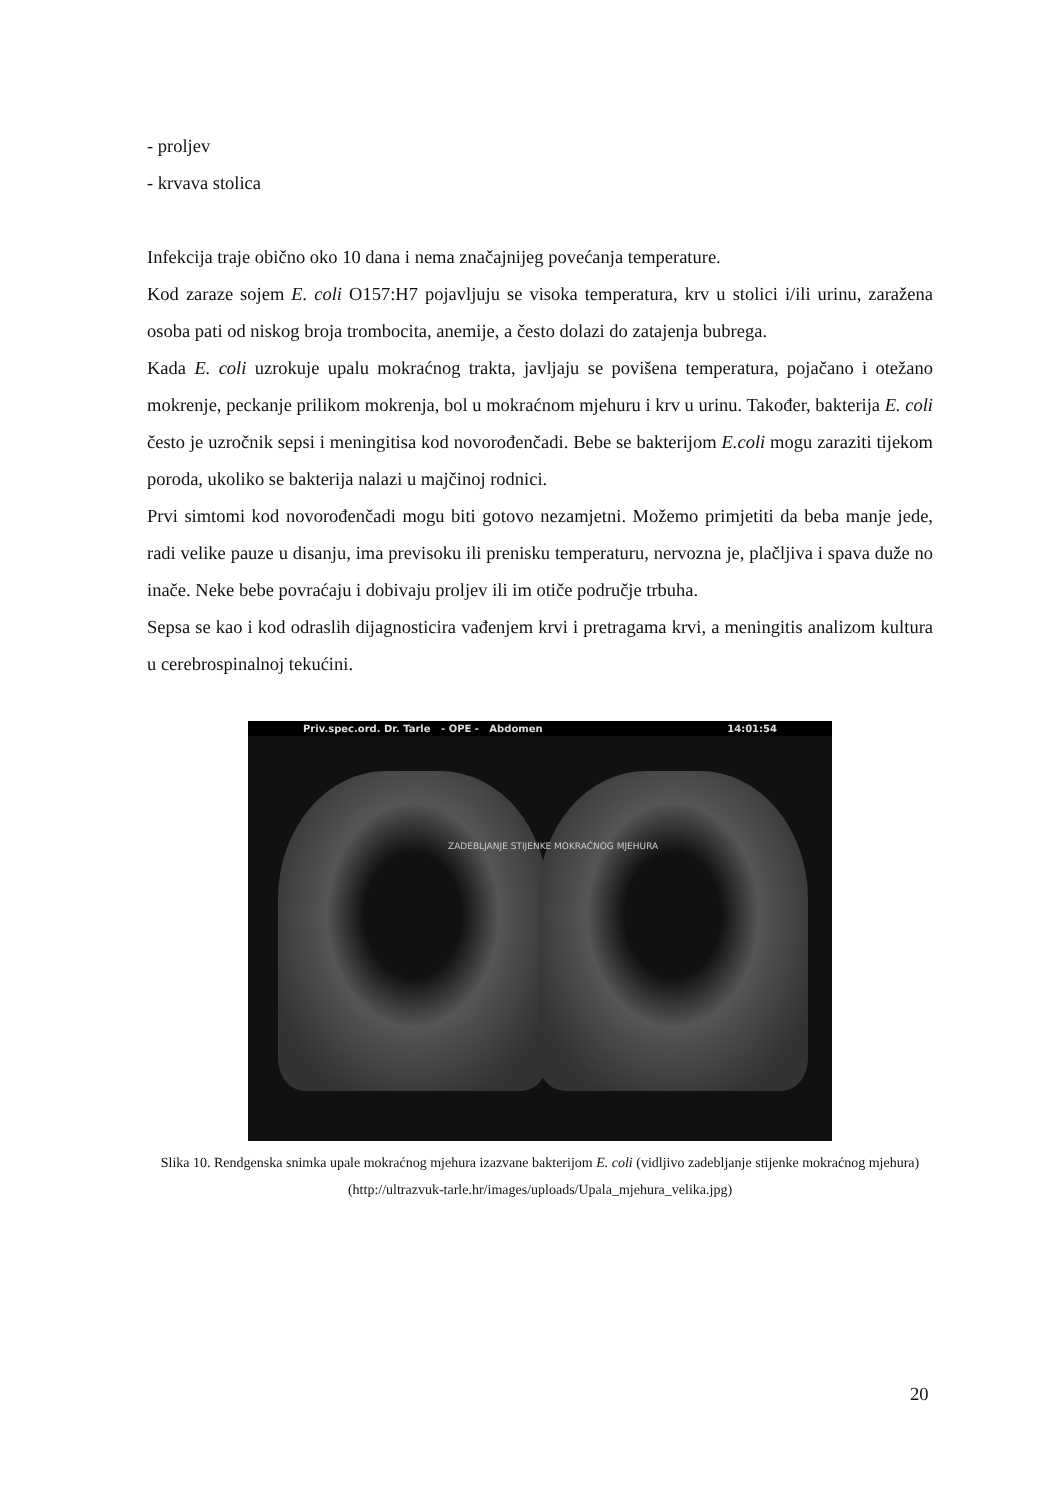- proljev
- krvava stolica
Infekcija traje obično oko 10 dana i nema značajnijeg povećanja temperature.
Kod zaraze sojem E. coli O157:H7 pojavljuju se visoka temperatura, krv u stolici i/ili urinu, zaražena osoba pati od niskog broja trombocita, anemije, a često dolazi do zatajenja bubrega.
Kada E. coli uzrokuje upalu mokraćnog trakta, javljaju se povišena temperatura, pojačano i otežano mokrenje, peckanje prilikom mokrenja, bol u mokraćnom mjehuru i krv u urinu. Također, bakterija E. coli često je uzročnik sepsi i meningitisa kod novorođenčadi. Bebe se bakterijom E.coli mogu zaraziti tijekom poroda, ukoliko se bakterija nalazi u majčinoj rodnici.
Prvi simtomi kod novorođenčadi mogu biti gotovo nezamjetni. Možemo primjetiti da beba manje jede, radi velike pauze u disanju, ima previsoku ili prenisku temperaturu, nervozna je, plačljiva i spava duže no inače. Neke bebe povraćaju i dobivaju proljev ili im otiče područje trbuha.
Sepsa se kao i kod odraslih dijagnosticira vađenjem krvi i pretragama krvi, a meningitis analizom kultura u cerebrospinalnoj tekućini.
Priv.spec.ord. Dr. Tarle - OPE - Abdomen 14:01:54
ZADEBLJANJE STIJENKE MOKRAĆNOG MJEHURA
Slika 10. Rendgenska snimka upale mokraćnog mjehura izazvane bakterijom E. coli (vidljivo zadebljanje stijenke mokraćnog mjehura)
(http://ultrazvuk-tarle.hr/images/uploads/Upala_mjehura_velika.jpg)
20